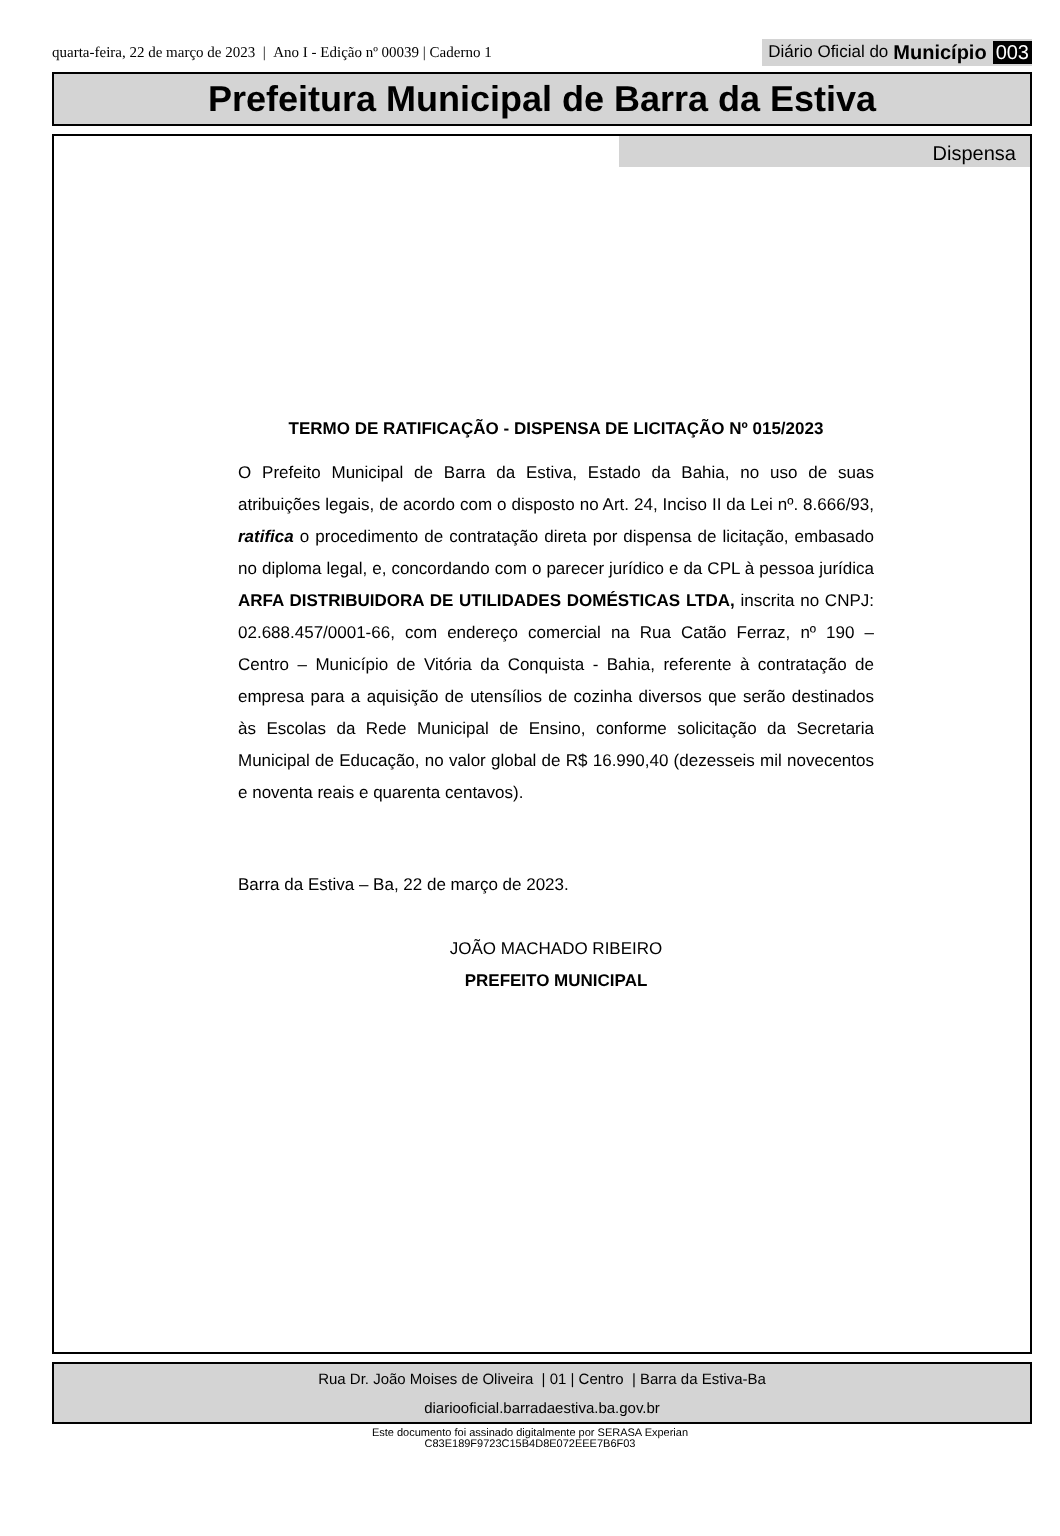quarta-feira, 22 de março de 2023 | Ano I - Edição nº 00039 | Caderno 1
Diário Oficial do Município 003
Prefeitura Municipal de Barra da Estiva
Dispensa
TERMO DE RATIFICAÇÃO - DISPENSA DE LICITAÇÃO Nº 015/2023
O Prefeito Municipal de Barra da Estiva, Estado da Bahia, no uso de suas atribuições legais, de acordo com o disposto no Art. 24, Inciso II da Lei nº. 8.666/93, ratifica o procedimento de contratação direta por dispensa de licitação, embasado no diploma legal, e, concordando com o parecer jurídico e da CPL à pessoa jurídica ARFA DISTRIBUIDORA DE UTILIDADES DOMÉSTICAS LTDA, inscrita no CNPJ: 02.688.457/0001-66, com endereço comercial na Rua Catão Ferraz, nº 190 – Centro – Município de Vitória da Conquista - Bahia, referente à contratação de empresa para a aquisição de utensílios de cozinha diversos que serão destinados às Escolas da Rede Municipal de Ensino, conforme solicitação da Secretaria Municipal de Educação, no valor global de R$ 16.990,40 (dezesseis mil novecentos e noventa reais e quarenta centavos).
Barra da Estiva – Ba, 22 de março de 2023.
JOÃO MACHADO RIBEIRO
PREFEITO MUNICIPAL
Rua Dr. João Moises de Oliveira | 01 | Centro | Barra da Estiva-Ba
diariooficial.barradaestiva.ba.gov.br
Este documento foi assinado digitalmente por SERASA Experian
C83E189F9723C15B4D8E072EEE7B6F03